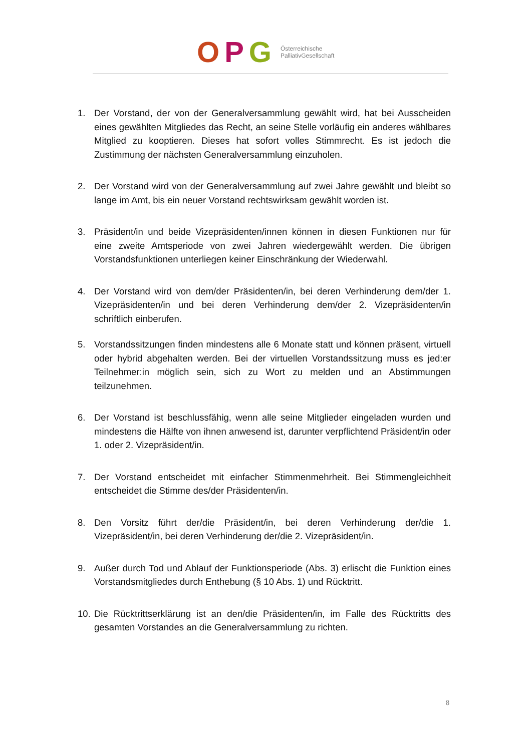OPG
Österreichische
PalliativGesellschaft
1. Der Vorstand, der von der Generalversammlung gewählt wird, hat bei Ausscheiden eines gewählten Mitgliedes das Recht, an seine Stelle vorläufig ein anderes wählbares Mitglied zu kooptieren. Dieses hat sofort volles Stimmrecht. Es ist jedoch die Zustimmung der nächsten Generalversammlung einzuholen.
2. Der Vorstand wird von der Generalversammlung auf zwei Jahre gewählt und bleibt so lange im Amt, bis ein neuer Vorstand rechtswirksam gewählt worden ist.
3. Präsident/in und beide Vizepräsidenten/innen können in diesen Funktionen nur für eine zweite Amtsperiode von zwei Jahren wiedergewählt werden. Die übrigen Vorstandsfunktionen unterliegen keiner Einschränkung der Wiederwahl.
4. Der Vorstand wird von dem/der Präsidenten/in, bei deren Verhinderung dem/der 1. Vizepräsidenten/in und bei deren Verhinderung dem/der 2. Vizepräsidenten/in schriftlich einberufen.
5. Vorstandssitzungen finden mindestens alle 6 Monate statt und können präsent, virtuell oder hybrid abgehalten werden. Bei der virtuellen Vorstandssitzung muss es jed:er Teilnehmer:in möglich sein, sich zu Wort zu melden und an Abstimmungen teilzunehmen.
6. Der Vorstand ist beschlussfähig, wenn alle seine Mitglieder eingeladen wurden und mindestens die Hälfte von ihnen anwesend ist, darunter verpflichtend Präsident/in oder 1. oder 2. Vizepräsident/in.
7. Der Vorstand entscheidet mit einfacher Stimmenmehrheit. Bei Stimmengleichheit entscheidet die Stimme des/der Präsidenten/in.
8. Den Vorsitz führt der/die Präsident/in, bei deren Verhinderung der/die 1. Vizepräsident/in, bei deren Verhinderung der/die 2. Vizepräsident/in.
9. Außer durch Tod und Ablauf der Funktionsperiode (Abs. 3) erlischt die Funktion eines Vorstandsmitgliedes durch Enthebung (§ 10 Abs. 1) und Rücktritt.
10. Die Rücktrittserklärung ist an den/die Präsidenten/in, im Falle des Rücktritts des gesamten Vorstandes an die Generalversammlung zu richten.
8